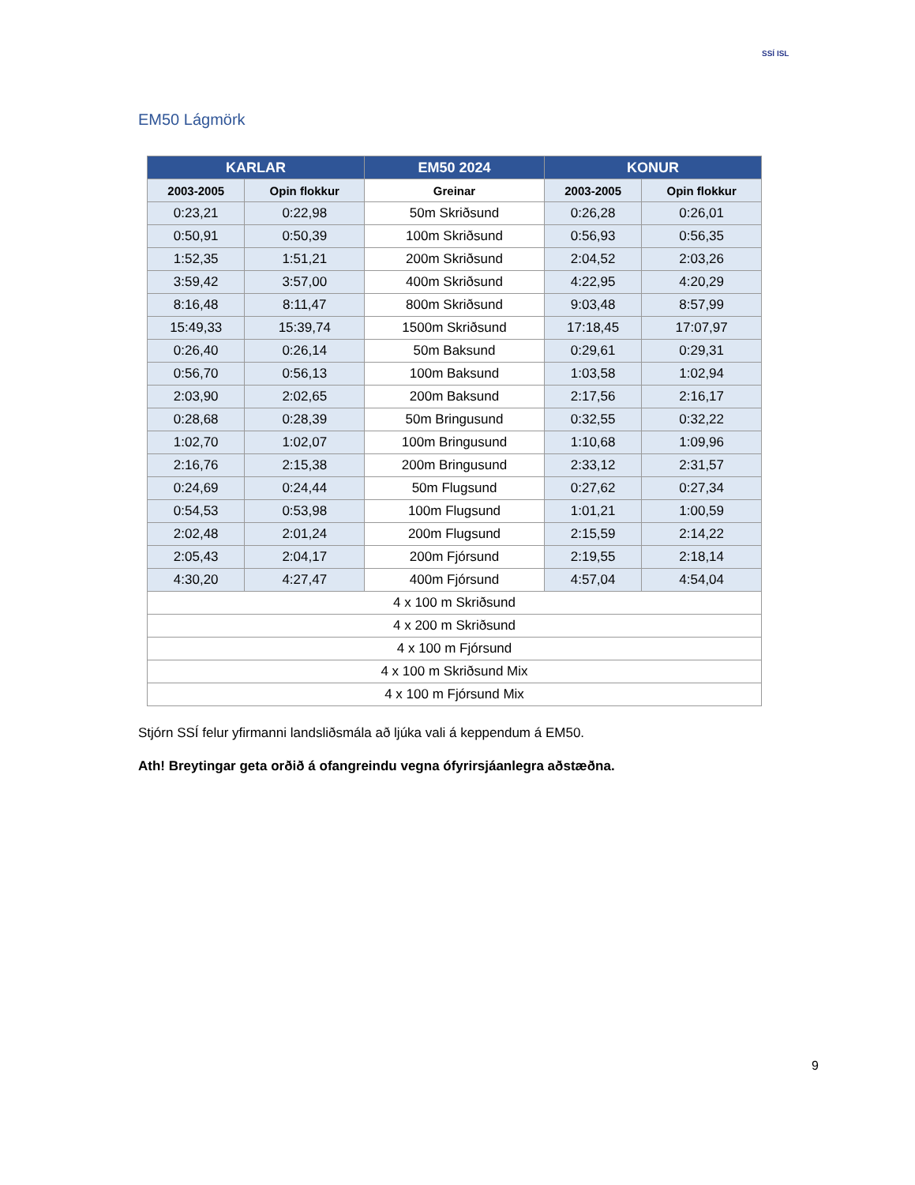SSÍ ISL
EM50 Lágmörk
| KARLAR | | EM50 2024 | KONUR | |
| --- | --- | --- | --- | --- |
| 2003-2005 | Opin flokkur | Greinar | 2003-2005 | Opin flokkur |
| 0:23,21 | 0:22,98 | 50m Skriðsund | 0:26,28 | 0:26,01 |
| 0:50,91 | 0:50,39 | 100m Skriðsund | 0:56,93 | 0:56,35 |
| 1:52,35 | 1:51,21 | 200m Skriðsund | 2:04,52 | 2:03,26 |
| 3:59,42 | 3:57,00 | 400m Skriðsund | 4:22,95 | 4:20,29 |
| 8:16,48 | 8:11,47 | 800m Skriðsund | 9:03,48 | 8:57,99 |
| 15:49,33 | 15:39,74 | 1500m Skriðsund | 17:18,45 | 17:07,97 |
| 0:26,40 | 0:26,14 | 50m Baksund | 0:29,61 | 0:29,31 |
| 0:56,70 | 0:56,13 | 100m Baksund | 1:03,58 | 1:02,94 |
| 2:03,90 | 2:02,65 | 200m Baksund | 2:17,56 | 2:16,17 |
| 0:28,68 | 0:28,39 | 50m Bringusund | 0:32,55 | 0:32,22 |
| 1:02,70 | 1:02,07 | 100m Bringusund | 1:10,68 | 1:09,96 |
| 2:16,76 | 2:15,38 | 200m Bringusund | 2:33,12 | 2:31,57 |
| 0:24,69 | 0:24,44 | 50m Flugsund | 0:27,62 | 0:27,34 |
| 0:54,53 | 0:53,98 | 100m Flugsund | 1:01,21 | 1:00,59 |
| 2:02,48 | 2:01,24 | 200m Flugsund | 2:15,59 | 2:14,22 |
| 2:05,43 | 2:04,17 | 200m Fjórsund | 2:19,55 | 2:18,14 |
| 4:30,20 | 4:27,47 | 400m Fjórsund | 4:57,04 | 4:54,04 |
| 4 x 100 m Skriðsund | | | | |
| 4 x 200 m Skriðsund | | | | |
| 4 x 100 m Fjórsund | | | | |
| 4 x 100 m Skriðsund Mix | | | | |
| 4 x 100 m Fjórsund Mix | | | | |
Stjórn SSÍ felur yfirmanni landsliðsmála að ljúka vali á keppendum á EM50.
Ath! Breytingar geta orðið á ofangreindu vegna ófyrirsjáanlegra aðstæðna.
9